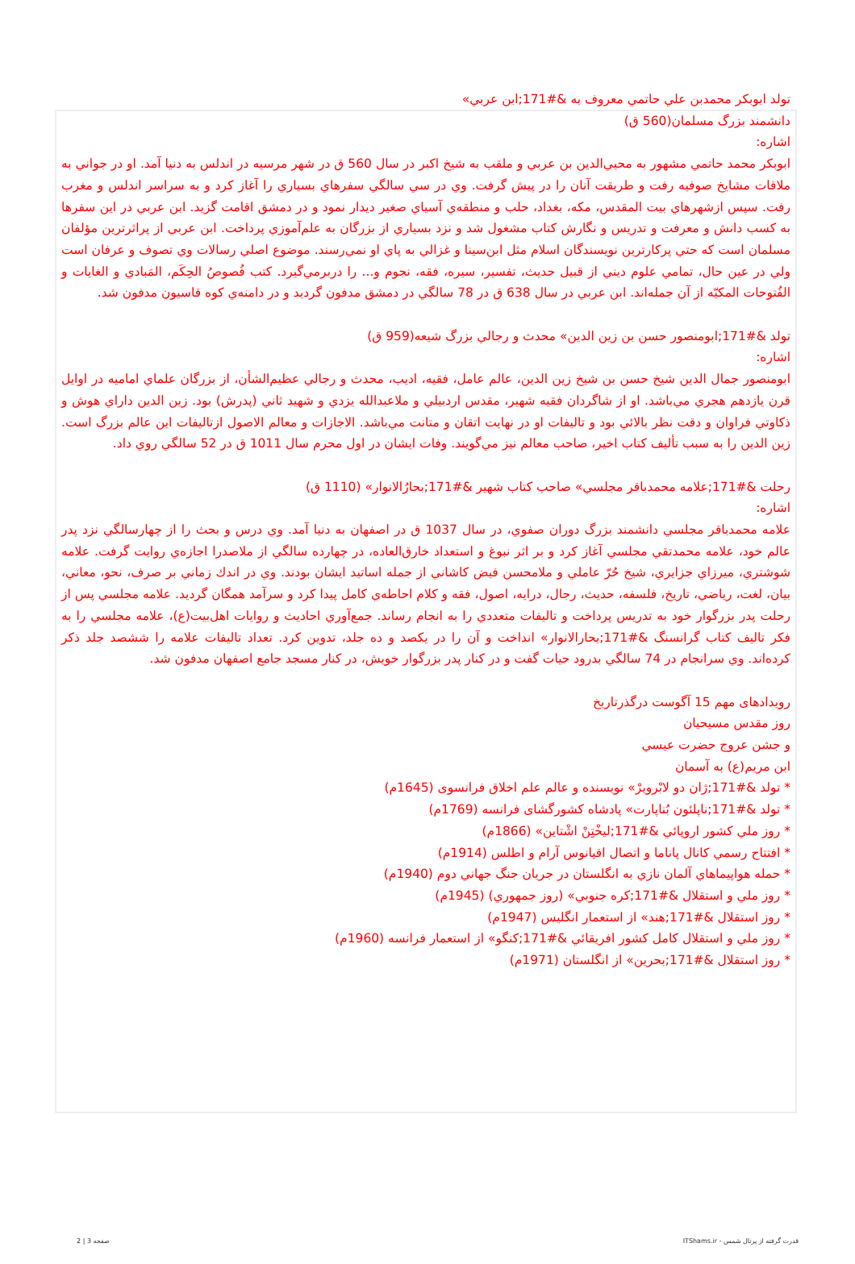تولد ابوبكر محمدبن علي حاتمي معروف به &#171;ابن عربي»
دانشمند بزرگ مسلمان(560 ق)
اشاره:
ابوبكر محمد حاتمي مشهور به محيي‌الدين بن عربي و ملقب به شيخ اكبر در سال 560 ق در شهر مرسيه در اندلس به دنيا آمد. او در جواني به ملاقات مشايخ صوفيه رفت و طريقت آنان را در پيش گرفت. وي در سي سالگي سفرهاي بسياري را آغاز كرد و به سراسر اندلس و مغرب رفت. سپس ازشهرهاي بيت المقدس، مكه، بغداد، حلب و منطقه‌ي آسياي صغير ديدار نمود و در دمشق اقامت گزيد. ابن عربي در اين سفرها به كسب دانش و معرفت و تدريس و نگارش كتاب مشغول شد و نزد بسياري از بزرگان به علم‌آموزي پرداخت. ابن عربي از پراثرترين مؤلفان مسلمان است كه حتي پركارترين نويسندگان اسلام مثل ابن‌سينا و غزالي به پاي او نمي‌رسند. موضوع اصلي رسالات وي تصوف و عرفان است ولي در عين حال، تمامي علوم ديني از قبيل حديث، تفسير، سيره، فقه، نجوم و... را دربرمي‌گيرد. كتب فُصوصُ الحِكَم، المَبادي و الغايات و الفُتوحات المكيّه از آن جمله‌اند. ابن عربي در سال 638 ق در 78 سالگي در دمشق مدفون گرديد و در دامنه‌ي كوه قاسيون مدفون شد.
تولد &#171;ابومنصور حسن بن زين الدين» محدث و رجالي بزرگ شيعه(959 ق)
اشاره:
ابومنصور جمال الدين شيخ حسن بن شيخ زين الدين، عالم عامل، فقيه، اديب، محدث و رجالي عظيم‌الشأن، از بزرگان علماي اماميه در اوايل قرن يازدهم هجري مي‌باشد. او از شاگردان فقيه شهير، مقدس اردبيلي و ملاعبدالله يزدي و شهيد ثاني (پدرش) بود. زين الدين داراي هوش و ذكاوتي فراوان و دقت نظر بالائي بود و تاليفات او در نهايت اتقان و متانت مي‌باشد. الاجازات و معالم الاصول ازتاليفات اين عالم بزرگ است. زين الدين را به سبب تأليف كتاب اخير، صاحب معالم نيز مي‌گويند. وفات ايشان در اول محرم سال 1011 ق در 52 سالگي روي داد.
رحلت &#171;علامه محمدباقر مجلسي» صاحب كتاب شهير &#171;بحارُالانوار» (1110 ق)
اشاره:
علامه محمدباقر مجلسي دانشمند بزرگ دوران صفوي، در سال 1037 ق در اصفهان به دنيا آمد. وي درس و بحث را از چهارسالگي نزد پدر عالم خود، علامه محمدتقي مجلسي آغاز كرد و بر اثر نبوغ و استعداد خارق‌العاده، در چهارده سالگي از ملاصدرا اجازه‌ي روايت گرفت. علامه شوشتري، ميرزاي جزايري، شيخ حُرّ عاملي و ملامحسن فيض كاشاني از جمله اساتيد ايشان بودند. وي در اندك زماني بر صرف، نحو، معاني، بيان، لغت، رياضي، تاريخ، فلسفه، حديث، رجال، درايه، اصول، فقه و كلام احاطه‌ي كامل پيدا كرد و سرآمد همگان گرديد. علامه مجلسي پس از رحلت پدر بزرگوار خود به تدريس پرداخت و تاليفات متعددي را به انجام رساند. جمع‌آوري احاديث و روايات اهل‌بيت(ع)، علامه مجلسي را به فكر تاليف كتاب گرانسنگ &#171;بحارالانوار» انداخت و آن را در يكصد و ده جلد، تدوين كرد. تعداد تاليفات علامه را ششصد جلد ذكر كرده‌اند. وي سرانجام در 74 سالگي بدرود حيات گفت و در كنار پدر بزرگوار خويش، در كنار مسجد جامع اصفهان مدفون شد.
رویدادهای مهم 15 آگوست درگذرتاریخ
روز مقدس مسيحيان
و جشن عروج حضرت عيسي
ابن مريم(ع) به آسمان
* تولد &#171;ژان دو لابْرويرْ» نويسنده و عالم علم اخلاق فرانسوی (1645م)
* تولد &#171;ناپلئون بُناپارت» پادشاه كشورگشای فرانسه (1769م)
* روز ملي كشور اروپائي &#171;ليخْتِنْ اشْتاين» (1866م)
* افتتاح رسمي كانال پاناما و اتصال اقيانوس آرام و اطلس (1914م)
* حمله هواپيماهاي آلمان نازي به انگلستان در جريان جنگ جهاني دوم (1940م)
* روز ملي و استقلال &#171;كره جنوبي» (روز جمهوري) (1945م)
* روز استقلال &#171;هند» از استعمار انگليس (1947م)
* روز ملي و استقلال كامل كشور افريقائي &#171;كنگو» از استعمار فرانسه (1960م)
* روز استقلال &#171;بحرين» از انگلستان (1971م)
قدرت گرفته از پرتال شمس - ITShams.ir صفحه 3 | 2